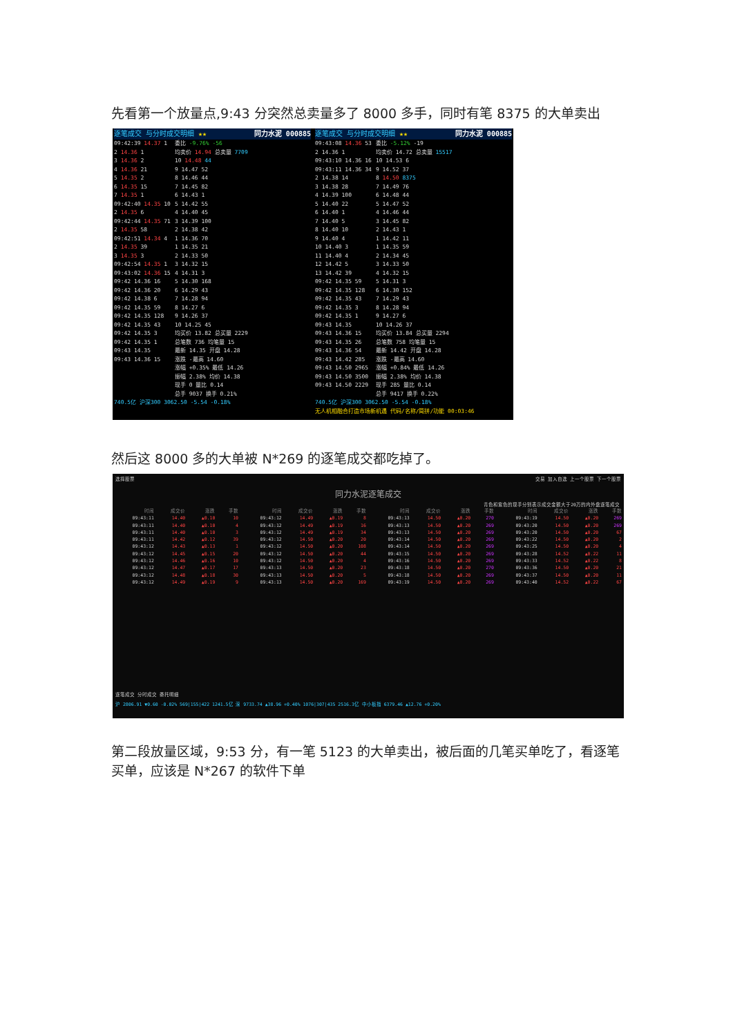先看第一个放量点,9:43 分突然总卖量多了 8000 多手，同时有笔 8375 的大单卖出
逐笔成交 与分时成交明细 ★★ 同力水泥 000885
09:42:39 14.37 1
2 14.36 1
3 14.36 2
4 14.36 21
5 14.35 2
6 14.35 15
7 14.35 1
09:42:40 14.35 10
2 14.35 6
09:42:44 14.35 71
2 14.35 58
09:42:51 14.34 4
2 14.35 39
3 14.35 3
09:42:54 14.35 1
09:43:02 14.36 15
09:42 14.36 16
09:42 14.36 20
09:42 14.38 6
09:42 14.35 59
09:42 14.35 128
09:42 14.35 43
09:42 14.35 3
09:42 14.35 1
09:43 14.35
09:43 14.36 15
委比 -9.76% -56
均卖价 14.94 总卖量 7709
10 14.48 44
9 14.47 52
8 14.46 44
7 14.45 82
6 14.43 1
5 14.42 55
4 14.40 45
3 14.39 100
2 14.38 42
1 14.36 70
1 14.35 21
2 14.33 50
3 14.32 15
4 14.31 3
5 14.30 168
6 14.29 43
7 14.28 94
8 14.27 6
9 14.26 37
10 14.25 45
均买价 13.82 总买量 2229
总笔数 736 均笔量 15
最新 14.35 开盘 14.28
涨跌 -最高 14.60
涨幅 +0.35% 最低 14.26
振幅 2.38% 均价 14.38
现手 0 量比 0.14
总手 9037 换手 0.21%
740.5亿 沪深300 3062.50 -5.54 -0.18%
逐笔成交 与分时成交明细 ★★ 同力水泥 000885
09:43:08 14.36 53
2 14.36 1
09:43:10 14.36 16
09:43:11 14.36 34
2 14.38 14
3 14.38 28
4 14.39 100
5 14.40 22
6 14.40 1
7 14.40 5
8 14.40 10
9 14.40 4
10 14.40 3
11 14.40 4
12 14.42 5
13 14.42 39
09:42 14.35 59
09:42 14.35 128
09:42 14.35 43
09:42 14.35 3
09:42 14.35 1
09:43 14.35
09:43 14.36 15
09:43 14.35 26
09:43 14.36 54
09:43 14.42 285
09:43 14.50 2965
09:43 14.50 3500
09:43 14.50 2229
委比 -5.12% -19
均卖价 14.72 总卖量 15517
10 14.53 6
9 14.52 37
8 14.50 8375
7 14.49 76
6 14.48 44
5 14.47 52
4 14.46 44
3 14.45 82
2 14.43 1
1 14.42 11
1 14.35 59
2 14.34 45
3 14.33 50
4 14.32 15
5 14.31 3
6 14.30 152
7 14.29 43
8 14.28 94
9 14.27 6
10 14.26 37
均买价 13.84 总买量 2294
总笔数 758 均笔量 15
最新 14.42 开盘 14.28
涨跌 -最高 14.60
涨幅 +0.84% 最低 14.26
振幅 2.38% 均价 14.38
现手 285 量比 0.14
总手 9417 换手 0.22%
740.5亿 沪深300 3062.50 -5.54 -0.18%
无人机相融合打造市场新机遇 代码/名称/简拼/功能 00:03:46
然后这 8000 多的大单被 N*269 的逐笔成交都吃掉了。
选择股票 交易 加入自选 上一个股票 下一个股票
同力水泥逐笔成交
青色和紫色的现手分别表示成交金额大于20万的内外盘逐笔成交
| 时间 | 成交价 | 涨跌 | 手数 | 时间 | 成交价 | 涨跌 | 手数 | 时间 | 成交价 | 涨跌 | 手数 | 时间 | 成交价 | 涨跌 | 手数 |
| --- | --- | --- | --- | --- | --- | --- | --- | --- | --- | --- | --- | --- | --- | --- | --- |
| 09:43:11 | 14.40 | ▲0.10 | 10 | 09:43:12 | 14.49 | ▲0.19 | 8 | 09:43:13 | 14.50 | ▲0.20 | 270 | 09:43:19 | 14.50 | ▲0.20 | 269 |
| 09:43:11 | 14.40 | ▲0.10 | 4 | 09:43:12 | 14.49 | ▲0.19 | 16 | 09:43:13 | 14.50 | ▲0.20 | 269 | 09:43:20 | 14.50 | ▲0.20 | 269 |
| 09:43:11 | 14.40 | ▲0.10 | 3 | 09:43:12 | 14.49 | ▲0.19 | 34 | 09:43:13 | 14.50 | ▲0.20 | 269 | 09:43:20 | 14.50 | ▲0.20 | 67 |
| 09:43:11 | 14.42 | ▲0.12 | 39 | 09:43:12 | 14.50 | ▲0.20 | 20 | 09:43:14 | 14.50 | ▲0.20 | 269 | 09:43:22 | 14.50 | ▲0.20 | 2 |
| 09:43:12 | 14.43 | ▲0.13 | 1 | 09:43:12 | 14.50 | ▲0.20 | 108 | 09:43:14 | 14.50 | ▲0.20 | 269 | 09:43:25 | 14.50 | ▲0.20 | 4 |
| 09:43:12 | 14.45 | ▲0.15 | 20 | 09:43:12 | 14.50 | ▲0.20 | 44 | 09:43:15 | 14.50 | ▲0.20 | 269 | 09:43:28 | 14.52 | ▲0.22 | 11 |
| 09:43:12 | 14.46 | ▲0.16 | 10 | 09:43:12 | 14.50 | ▲0.20 | 4 | 09:43:16 | 14.50 | ▲0.20 | 269 | 09:43:33 | 14.52 | ▲0.22 | 8 |
| 09:43:12 | 14.47 | ▲0.17 | 17 | 09:43:13 | 14.50 | ▲0.20 | 23 | 09:43:18 | 14.50 | ▲0.20 | 270 | 09:43:36 | 14.50 | ▲0.20 | 21 |
| 09:43:12 | 14.48 | ▲0.18 | 30 | 09:43:13 | 14.50 | ▲0.20 | 5 | 09:43:18 | 14.50 | ▲0.20 | 269 | 09:43:37 | 14.50 | ▲0.20 | 11 |
| 09:43:12 | 14.49 | ▲0.19 | 9 | 09:43:13 | 14.50 | ▲0.20 | 169 | 09:43:19 | 14.50 | ▲0.20 | 269 | 09:43:40 | 14.52 | ▲0.22 | 67 |
逐笔成交 分时成交 委托明细
沪 2806.91 ▼0.60 -0.02% 569|155|422 1241.5亿 深 9733.74 ▲38.96 +0.40% 1076|307|435 2516.3亿 中小板指 6379.46 ▲12.76 +0.20%
第二段放量区域，9:53 分，有一笔 5123 的大单卖出，被后面的几笔买单吃了，看逐笔买单，应该是 N*267 的软件下单